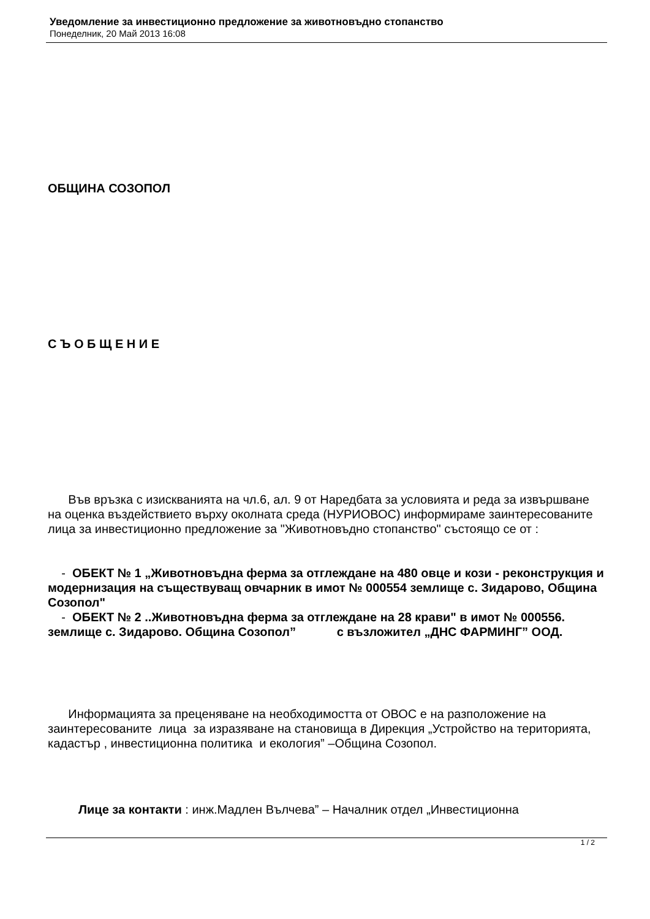Уведомление за инвестиционно предложение за животновъдно стопанство
Понеделник, 20 Май 2013 16:08
ОБЩИНА СОЗОПОЛ
С Ъ О Б Щ Е Н И Е
Във връзка с изискванията на чл.6, ал. 9 от Наредбата за условията и реда за извършване на оценка въздействието върху околната среда (НУРИОВОС) информираме заинтересованите лица за инвестиционно предложение за "Животновъдно стопанство" състоящо се от :
- ОБЕКТ № 1 „Животновъдна ферма за отглеждане на 480 овце и кози - реконструкция и модернизация на съществуващ овчарник в имот № 000554 землище с. Зидарово, Община Созопол"
- ОБЕКТ № 2 ..Животновъдна ферма за отглеждане на 28 крави" в имот № 000556. землище с. Зидарово. Община Созопол” с възложител „ДНС ФАРМИНГ” ООД.
Информацията за преценяване на необходимостта от ОВОС е на разположение на заинтересованите лица за изразяване на становища в Дирекция „Устройство на територията, кадастър , инвестиционна политика и екология” –Община Созопол.
Лице за контакти : инж.Мадлен Вълчева” – Началник отдел „Инвестиционна
1 / 2